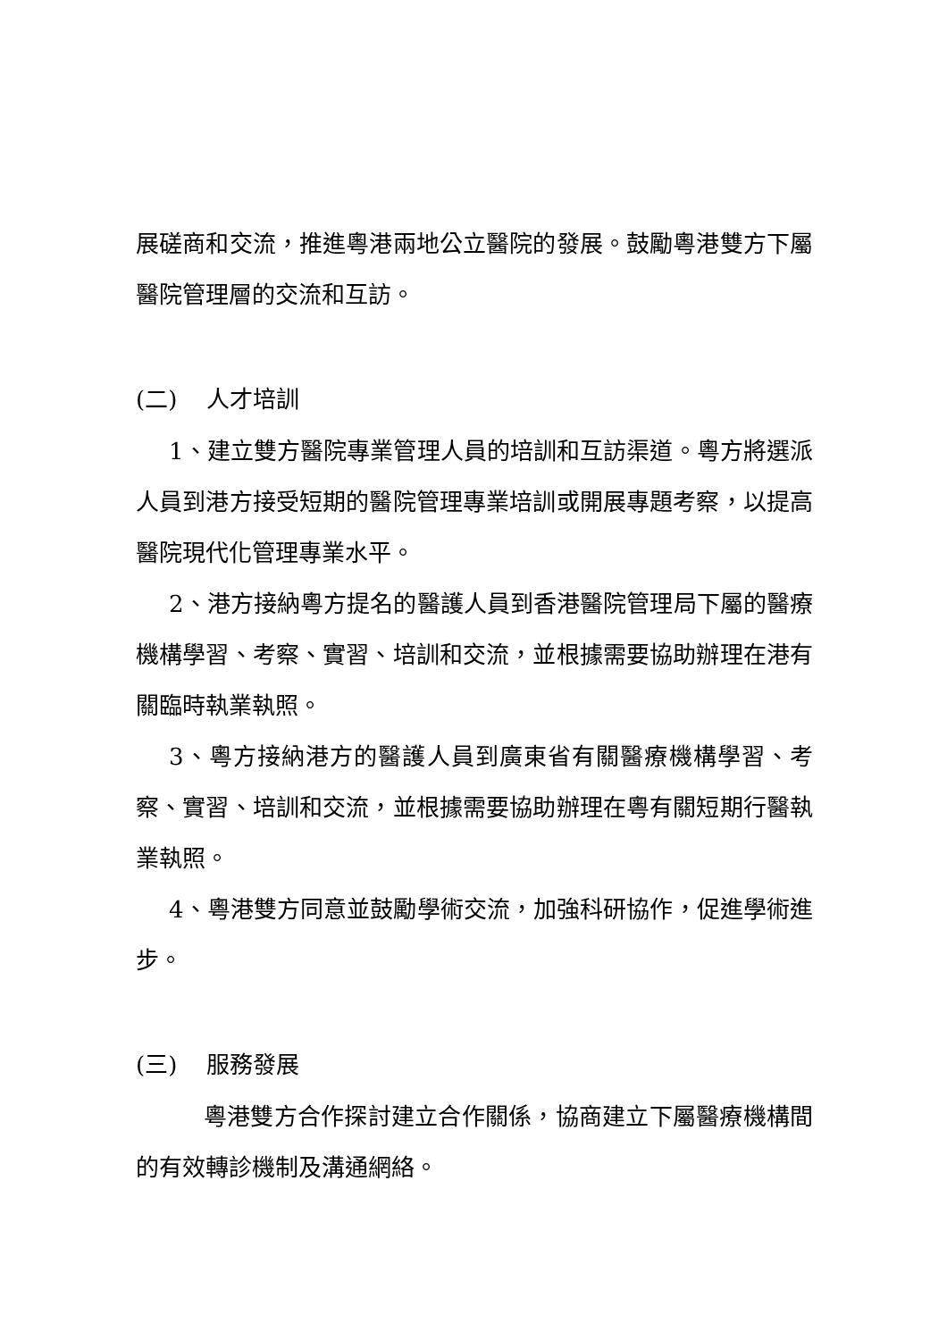展磋商和交流，推進粵港兩地公立醫院的發展。鼓勵粵港雙方下屬醫院管理層的交流和互訪。
(二) 人才培訓
1、建立雙方醫院專業管理人員的培訓和互訪渠道。粵方將選派人員到港方接受短期的醫院管理專業培訓或開展專題考察，以提高醫院現代化管理專業水平。
2、港方接納粵方提名的醫護人員到香港醫院管理局下屬的醫療機構學習、考察、實習、培訓和交流，並根據需要協助辦理在港有關臨時執業執照。
3、粵方接納港方的醫護人員到廣東省有關醫療機構學習、考察、實習、培訓和交流，並根據需要協助辦理在粵有關短期行醫執業執照。
4、粵港雙方同意並鼓勵學術交流，加強科研協作，促進學術進步。
(三) 服務發展
粵港雙方合作探討建立合作關係，協商建立下屬醫療機構間的有效轉診機制及溝通網絡。